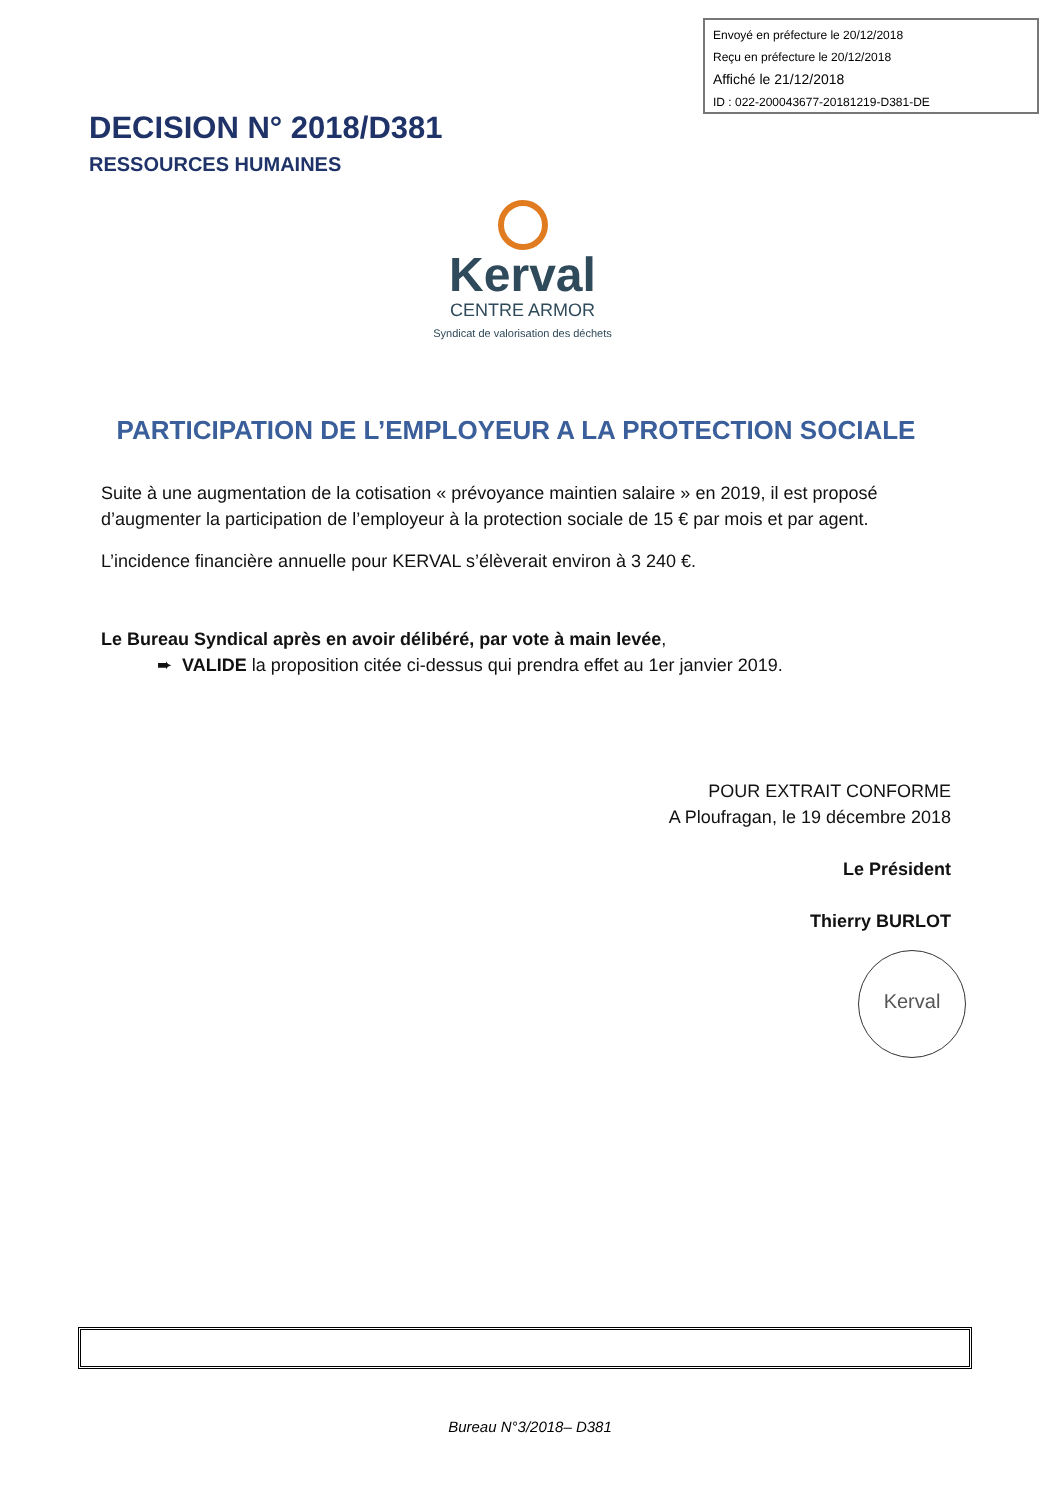Envoyé en préfecture le 20/12/2018
Reçu en préfecture le 20/12/2018
Affiché le 21/12/2018
ID : 022-200043677-20181219-D381-DE
DECISION N° 2018/D381
RESSOURCES HUMAINES
Kerval
CENTRE ARMOR
Syndicat de valorisation des déchets
PARTICIPATION DE L’EMPLOYEUR A LA PROTECTION SOCIALE
Suite à une augmentation de la cotisation « prévoyance maintien salaire » en 2019, il est proposé d’augmenter la participation de l’employeur à la protection sociale de 15 € par mois et par agent.
L’incidence financière annuelle pour KERVAL s’élèverait environ à 3 240 €.
Le Bureau Syndical après en avoir délibéré, par vote à main levée,
➨ VALIDE la proposition citée ci-dessus qui prendra effet au 1er janvier 2019.
POUR EXTRAIT CONFORME
A Ploufragan, le 19 décembre 2018
Le Président
Thierry BURLOT
Kerval
Bureau N°3/2018– D381